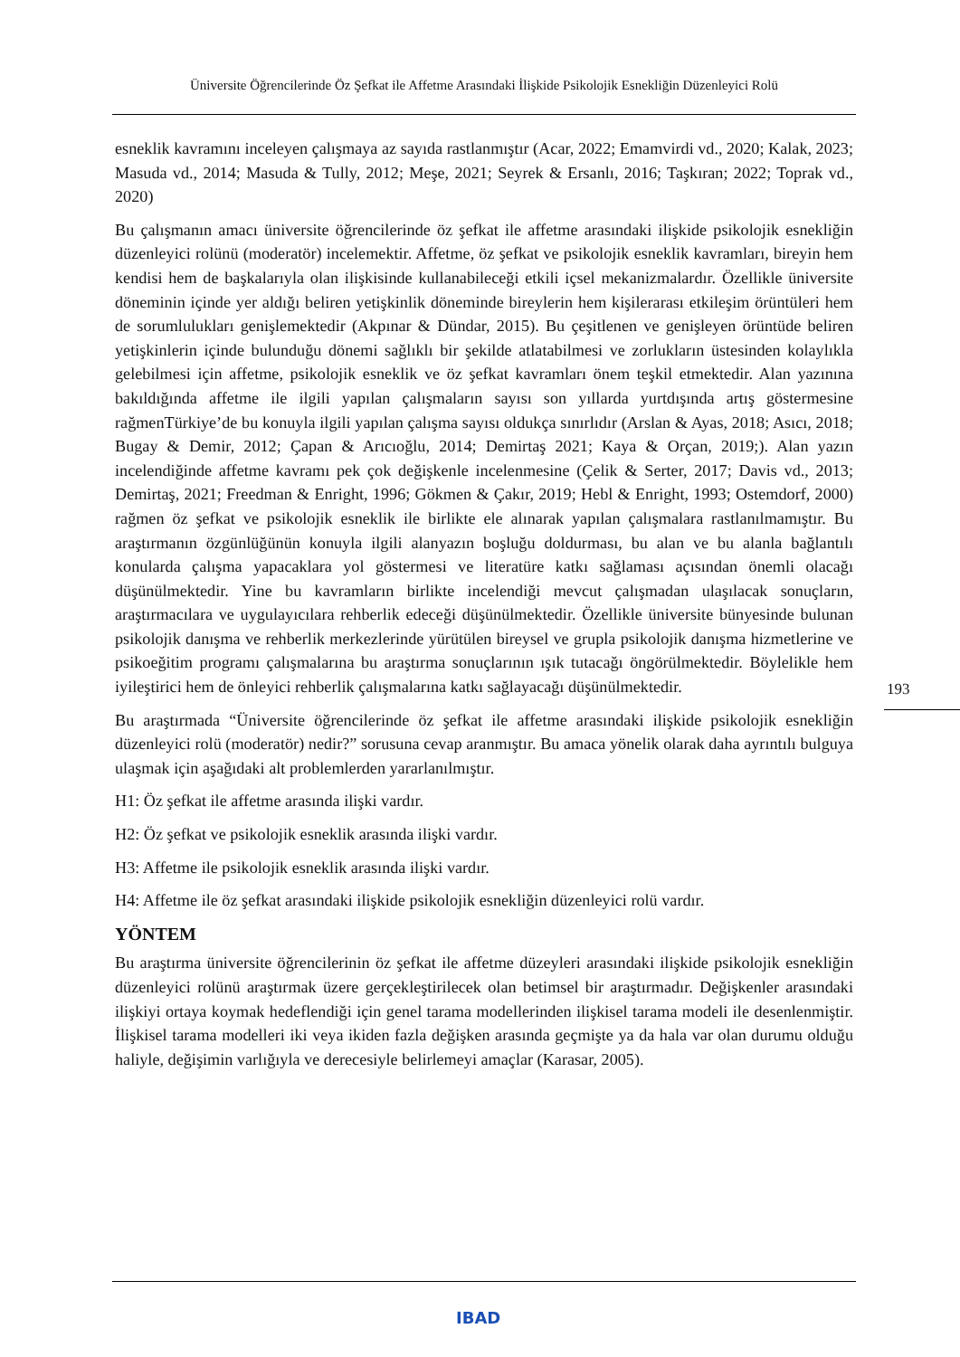Üniversite Öğrencilerinde Öz Şefkat ile Affetme Arasındaki İlişkide Psikolojik Esnekliğin Düzenleyici Rolü
esneklik kavramını inceleyen çalışmaya az sayıda rastlanmıştır (Acar, 2022; Emamvirdi vd., 2020; Kalak, 2023; Masuda vd., 2014; Masuda & Tully, 2012; Meşe, 2021; Seyrek & Ersanlı, 2016; Taşkıran; 2022; Toprak vd., 2020)
Bu çalışmanın amacı üniversite öğrencilerinde öz şefkat ile affetme arasındaki ilişkide psikolojik esnekliğin düzenleyici rolünü (moderatör) incelemektir. Affetme, öz şefkat ve psikolojik esneklik kavramları, bireyin hem kendisi hem de başkalarıyla olan ilişkisinde kullanabileceği etkili içsel mekanizmalardır. Özellikle üniversite döneminin içinde yer aldığı beliren yetişkinlik döneminde bireylerin hem kişilerarası etkileşim örüntüleri hem de sorumlulukları genişlemektedir (Akpınar & Dündar, 2015). Bu çeşitlenen ve genişleyen örüntüde beliren yetişkinlerin içinde bulunduğu dönemi sağlıklı bir şekilde atlatabilmesi ve zorlukların üstesinden kolaylıkla gelebilmesi için affetme, psikolojik esneklik ve öz şefkat kavramları önem teşkil etmektedir. Alan yazınına bakıldığında affetme ile ilgili yapılan çalışmaların sayısı son yıllarda yurtdışında artış göstermesine rağmenTürkiye’de bu konuyla ilgili yapılan çalışma sayısı oldukça sınırlıdır (Arslan & Ayas, 2018; Asıcı, 2018; Bugay & Demir, 2012; Çapan & Arıcıoğlu, 2014; Demirtaş 2021; Kaya & Orçan, 2019;). Alan yazın incelendiğinde affetme kavramı pek çok değişkenle incelenmesine (Çelik & Serter, 2017; Davis vd., 2013; Demirtaş, 2021; Freedman & Enright, 1996; Gökmen & Çakır, 2019; Hebl & Enright, 1993; Ostemdorf, 2000) rağmen öz şefkat ve psikolojik esneklik ile birlikte ele alınarak yapılan çalışmalara rastlanılmamıştır. Bu araştırmanın özgünlüğünün konuyla ilgili alanyazın boşluğu doldurması, bu alan ve bu alanla bağlantılı konularda çalışma yapacaklara yol göstermesi ve literatüre katkı sağlaması açısından önemli olacağı düşünülmektedir. Yine bu kavramların birlikte incelendiği mevcut çalışmadan ulaşılacak sonuçların, araştırmacılara ve uygulayıcılara rehberlik edeceği düşünülmektedir. Özellikle üniversite bünyesinde bulunan psikolojik danışma ve rehberlik merkezlerinde yürütülen bireysel ve grupla psikolojik danışma hizmetlerine ve psikoeğitim programı çalışmalarına bu araştırma sonuçlarının ışık tutacağı öngörülmektedir. Böylelikle hem iyileştirici hem de önleyici rehberlik çalışmalarına katkı sağlayacağı düşünülmektedir.
Bu araştırmada “Üniversite öğrencilerinde öz şefkat ile affetme arasındaki ilişkide psikolojik esnekliğin düzenleyici rolü (moderatör) nedir?” sorusuna cevap aranmıştır. Bu amaca yönelik olarak daha ayrıntılı bulguya ulaşmak için aşağıdaki alt problemlerden yararlanılmıştır.
H1: Öz şefkat ile affetme arasında ilişki vardır.
H2: Öz şefkat ve psikolojik esneklik arasında ilişki vardır.
H3: Affetme ile psikolojik esneklik arasında ilişki vardır.
H4: Affetme ile öz şefkat arasındaki ilişkide psikolojik esnekliğin düzenleyici rolü vardır.
YÖNTEM
Bu araştırma üniversite öğrencilerinin öz şefkat ile affetme düzeyleri arasındaki ilişkide psikolojik esnekliğin düzenleyici rolünü araştırmak üzere gerçekleştirilecek olan betimsel bir araştırmadır. Değişkenler arasındaki ilişkiyi ortaya koymak hedeflendiği için genel tarama modellerinden ilişkisel tarama modeli ile desenlenmiştir. İlişkisel tarama modelleri iki veya ikiden fazla değişken arasında geçmişte ya da hala var olan durumu olduğu haliyle, değişimin varlığıyla ve derecesiyle belirlemeyi amaçlar (Karasar, 2005).
193
IBAD